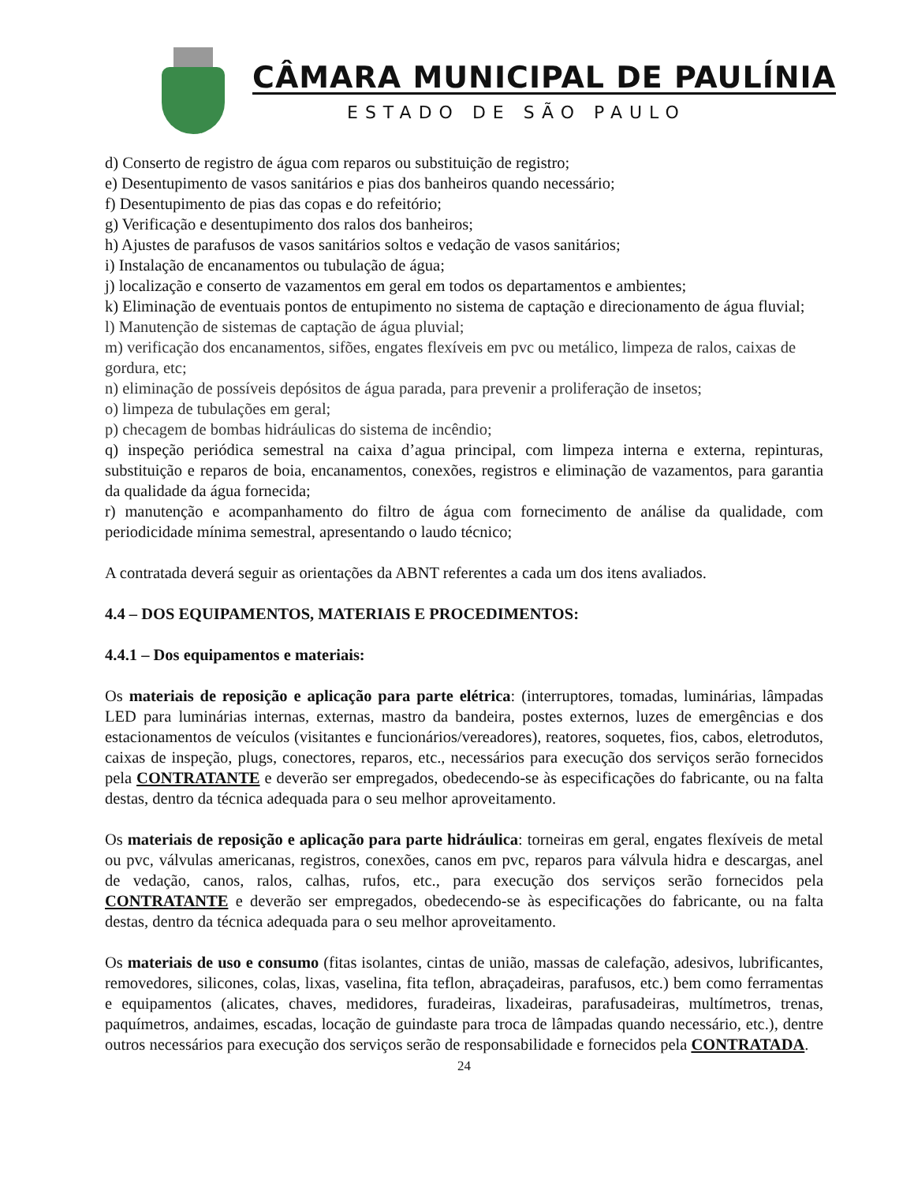CÂMARA MUNICIPAL DE PAULÍNIA
ESTADO DE SÃO PAULO
d) Conserto de registro de água com reparos ou substituição de registro;
e) Desentupimento de vasos sanitários e pias dos banheiros quando necessário;
f) Desentupimento de pias das copas e do refeitório;
g) Verificação e desentupimento dos ralos dos banheiros;
h) Ajustes de parafusos de vasos sanitários soltos e vedação de vasos sanitários;
i) Instalação de encanamentos ou tubulação de água;
j) localização e conserto de vazamentos em geral em todos os departamentos e ambientes;
k) Eliminação de eventuais pontos de entupimento no sistema de captação e direcionamento de água fluvial;
l) Manutenção de sistemas de captação de água pluvial;
m) verificação dos encanamentos, sifões, engates flexíveis em pvc ou metálico, limpeza de ralos, caixas de gordura, etc;
n) eliminação de possíveis depósitos de água parada, para prevenir a proliferação de insetos;
o) limpeza de tubulações em geral;
p) checagem de bombas hidráulicas do sistema de incêndio;
q) inspeção periódica semestral na caixa d’agua principal, com limpeza interna e externa, repinturas, substituição e reparos de boia, encanamentos, conexões, registros e eliminação de vazamentos, para garantia da qualidade da água fornecida;
r) manutenção e acompanhamento do filtro de água com fornecimento de análise da qualidade, com periodicidade mínima semestral, apresentando o laudo técnico;
A contratada deverá seguir as orientações da ABNT referentes a cada um dos itens avaliados.
4.4 – DOS EQUIPAMENTOS, MATERIAIS E PROCEDIMENTOS:
4.4.1 – Dos equipamentos e materiais:
Os materiais de reposição e aplicação para parte elétrica: (interruptores, tomadas, luminárias, lâmpadas LED para luminárias internas, externas, mastro da bandeira, postes externos, luzes de emergências e dos estacionamentos de veículos (visitantes e funcionários/vereadores), reatores, soquetes, fios, cabos, eletrodutos, caixas de inspeção, plugs, conectores, reparos, etc., necessários para execução dos serviços serão fornecidos pela CONTRATANTE e deverão ser empregados, obedecendo-se às especificações do fabricante, ou na falta destas, dentro da técnica adequada para o seu melhor aproveitamento.
Os materiais de reposição e aplicação para parte hidráulica: torneiras em geral, engates flexíveis de metal ou pvc, válvulas americanas, registros, conexões, canos em pvc, reparos para válvula hidra e descargas, anel de vedação, canos, ralos, calhas, rufos, etc., para execução dos serviços serão fornecidos pela CONTRATANTE e deverão ser empregados, obedecendo-se às especificações do fabricante, ou na falta destas, dentro da técnica adequada para o seu melhor aproveitamento.
Os materiais de uso e consumo (fitas isolantes, cintas de união, massas de calefação, adesivos, lubrificantes, removedores, silicones, colas, lixas, vaselina, fita teflon, abraçadeiras, parafusos, etc.) bem como ferramentas e equipamentos (alicates, chaves, medidores, furadeiras, lixadeiras, parafusadeiras, multímetros, trenas, paquímetros, andaimes, escadas, locação de guindaste para troca de lâmpadas quando necessário, etc.), dentre outros necessários para execução dos serviços serão de responsabilidade e fornecidos pela CONTRATADA.
24